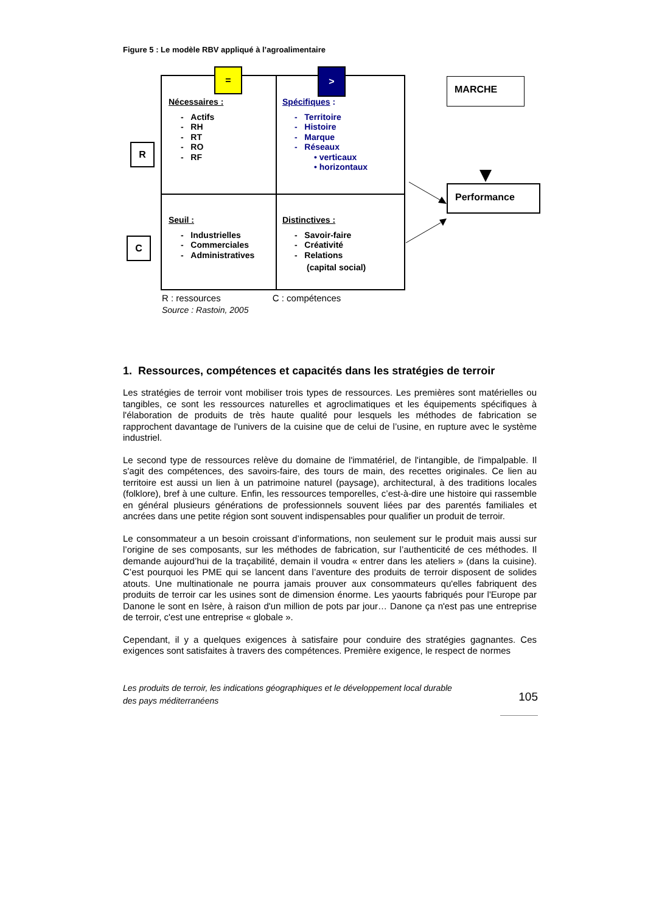Figure 5 : Le modèle RBV appliqué à l’agroalimentaire
= >
R
C
Nécessaires :
- Actifs
- RH
- RT
- RO
- RF
Spécifiques :
- Territoire
- Histoire
- Marque
- Réseaux
• verticaux
• horizontaux
Seuil :
- Industrielles
- Commerciales
- Administratives
Distinctives :
- Savoir-faire
- Créativité
- Relations
(capital social)
MARCHE
Performance
R : ressources C : compétences
Source : Rastoin, 2005
1. Ressources, compétences et capacités dans les stratégies de terroir
Les stratégies de terroir vont mobiliser trois types de ressources. Les premières sont matérielles ou tangibles, ce sont les ressources naturelles et agroclimatiques et les équipements spécifiques à l'élaboration de produits de très haute qualité pour lesquels les méthodes de fabrication se rapprochent davantage de l'univers de la cuisine que de celui de l’usine, en rupture avec le système industriel.
Le second type de ressources relève du domaine de l'immatériel, de l'intangible, de l'impalpable. Il s'agit des compétences, des savoirs-faire, des tours de main, des recettes originales. Ce lien au territoire est aussi un lien à un patrimoine naturel (paysage), architectural, à des traditions locales (folklore), bref à une culture. Enfin, les ressources temporelles, c’est-à-dire une histoire qui rassemble en général plusieurs générations de professionnels souvent liées par des parentés familiales et ancrées dans une petite région sont souvent indispensables pour qualifier un produit de terroir.
Le consommateur a un besoin croissant d’informations, non seulement sur le produit mais aussi sur l’origine de ses composants, sur les méthodes de fabrication, sur l’authenticité de ces méthodes. Il demande aujourd’hui de la traçabilité, demain il voudra « entrer dans les ateliers » (dans la cuisine). C’est pourquoi les PME qui se lancent dans l’aventure des produits de terroir disposent de solides atouts. Une multinationale ne pourra jamais prouver aux consommateurs qu'elles fabriquent des produits de terroir car les usines sont de dimension énorme. Les yaourts fabriqués pour l'Europe par Danone le sont en Isère, à raison d'un million de pots par jour… Danone ça n'est pas une entreprise de terroir, c'est une entreprise « globale ».
Cependant, il y a quelques exigences à satisfaire pour conduire des stratégies gagnantes. Ces exigences sont satisfaites à travers des compétences. Première exigence, le respect de normes
Les produits de terroir, les indications géographiques et le développement local durable
des pays méditerranéens
105